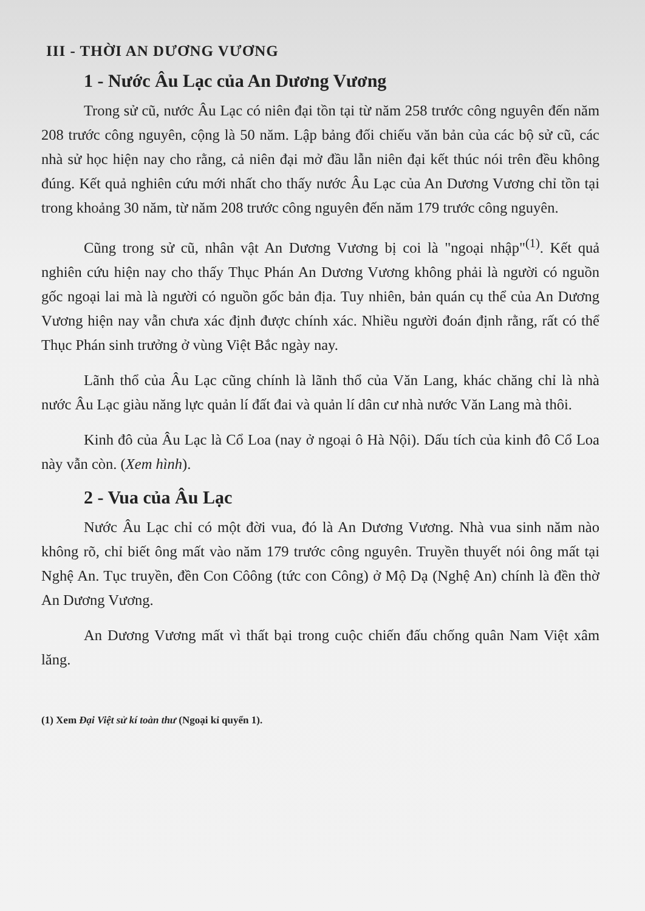III - THỜI AN DƯƠNG VƯƠNG
1 - Nước Âu Lạc của An Dương Vương
Trong sử cũ, nước Âu Lạc có niên đại tồn tại từ năm 258 trước công nguyên đến năm 208 trước công nguyên, cộng là 50 năm. Lập bảng đối chiếu văn bản của các bộ sử cũ, các nhà sử học hiện nay cho rằng, cả niên đại mở đầu lẫn niên đại kết thúc nói trên đều không đúng. Kết quả nghiên cứu mới nhất cho thấy nước Âu Lạc của An Dương Vương chỉ tồn tại trong khoảng 30 năm, từ năm 208 trước công nguyên đến năm 179 trước công nguyên.
Cũng trong sử cũ, nhân vật An Dương Vương bị coi là "ngoại nhập"<sup>(1)</sup>. Kết quả nghiên cứu hiện nay cho thấy Thục Phán An Dương Vương không phải là người có nguồn gốc ngoại lai mà là người có nguồn gốc bản địa. Tuy nhiên, bản quán cụ thể của An Dương Vương hiện nay vẫn chưa xác định được chính xác. Nhiều người đoán định rằng, rất có thể Thục Phán sinh trưởng ở vùng Việt Bắc ngày nay.
Lãnh thổ của Âu Lạc cũng chính là lãnh thổ của Văn Lang, khác chăng chỉ là nhà nước Âu Lạc giàu năng lực quản lí đất đai và quản lí dân cư nhà nước Văn Lang mà thôi.
Kinh đô của Âu Lạc là Cổ Loa (nay ở ngoại ô Hà Nội). Dấu tích của kinh đô Cổ Loa này vẫn còn. (Xem hình).
2 - Vua của Âu Lạc
Nước Âu Lạc chỉ có một đời vua, đó là An Dương Vương. Nhà vua sinh năm nào không rõ, chỉ biết ông mất vào năm 179 trước công nguyên. Truyền thuyết nói ông mất tại Nghệ An. Tục truyền, đền Con Côông (tức con Công) ở Mộ Dạ (Nghệ An) chính là đền thờ An Dương Vương.
An Dương Vương mất vì thất bại trong cuộc chiến đấu chống quân Nam Việt xâm lăng.
(1) Xem Đại Việt sử kí toàn thư (Ngoại kỉ quyển 1).